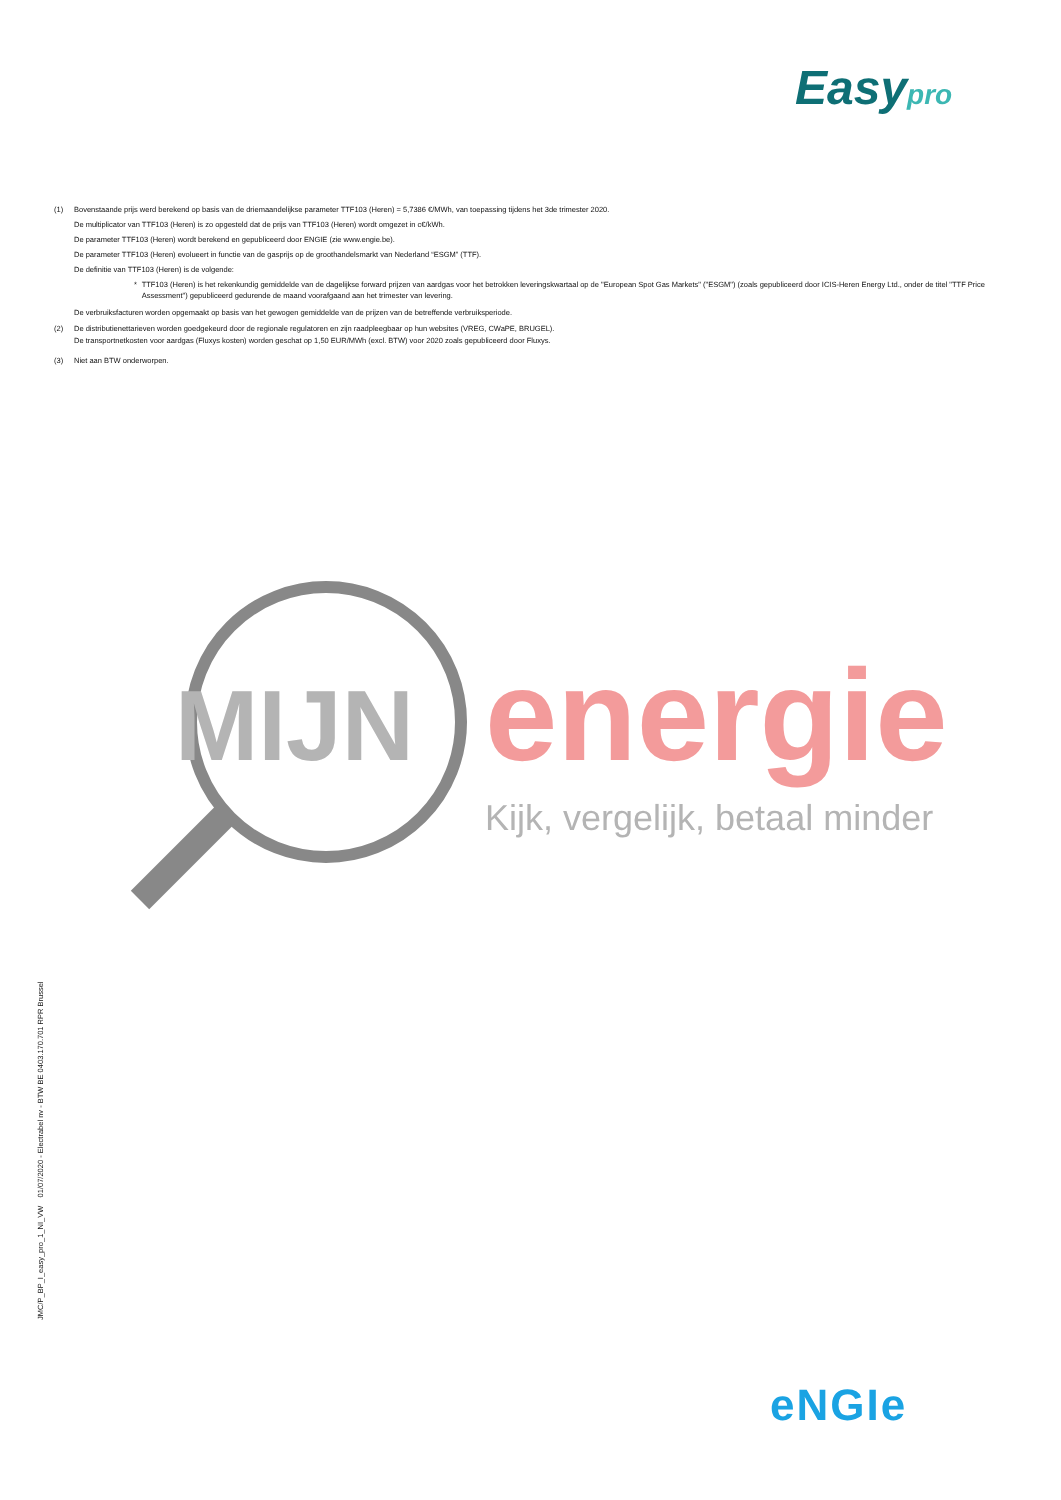Easypro
(1) Bovenstaande prijs werd berekend op basis van de driemaandelijkse parameter TTF103 (Heren) = 5,7386 €/MWh, van toepassing tijdens het 3de trimester 2020.
De multiplicator van TTF103 (Heren) is zo opgesteld dat de prijs van TTF103 (Heren) wordt omgezet in c€/kWh.
De parameter TTF103 (Heren) wordt berekend en gepubliceerd door ENGIE (zie www.engie.be).
De parameter TTF103 (Heren) evolueert in functie van de gasprijs op de groothandelsmarkt van Nederland “ESGM” (TTF).
De definitie van TTF103 (Heren) is de volgende:
* TTF103 (Heren) is het rekenkundig gemiddelde van de dagelijkse forward prijzen van aardgas voor het betrokken leveringskwartaal op de "European Spot Gas Markets" ("ESGM") (zoals gepubliceerd door ICIS-Heren Energy Ltd., onder de titel "TTF Price Assessment") gepubliceerd gedurende de maand voorafgaand aan het trimester van levering.
De verbruiksfacturen worden opgemaakt op basis van het gewogen gemiddelde van de prijzen van de betreffende verbruiksperiode.
(2) De distributienettarieven worden goedgekeurd door de regionale regulatoren en zijn raadpleegbaar op hun websites (VREG, CWaPE, BRUGEL).
De transportnetkosten voor aardgas (Fluxys kosten) worden geschat op 1,50 EUR/MWh (excl. BTW) voor 2020 zoals gepubliceerd door Fluxys.
(3) Niet aan BTW onderworpen.
MIJN
energie
Kijk, vergelijk, betaal minder
JMC/P_BP_I_easy_pro_1_NI_VW 01/07/2020 - Electrabel nv - BTW BE 0403.170.701 RPR Brussel
eNGIe